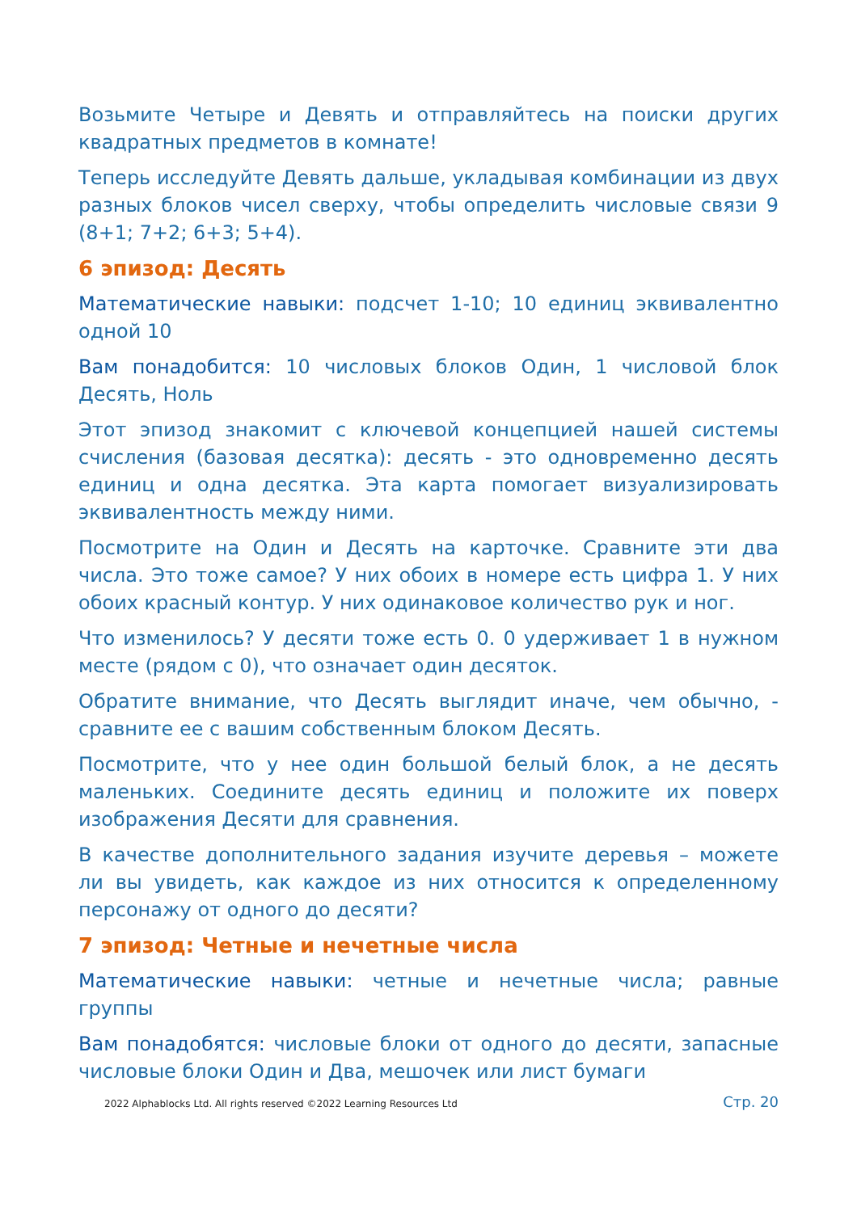Возьмите Четыре и Девять и отправляйтесь на поиски других квадратных предметов в комнате!
Теперь исследуйте Девять дальше, укладывая комбинации из двух разных блоков чисел сверху, чтобы определить числовые связи 9 (8+1; 7+2; 6+3; 5+4).
6 эпизод: Десять
Математические навыки: подсчет 1-10; 10 единиц эквивалентно одной 10
Вам понадобится: 10 числовых блоков Один, 1 числовой блок Десять, Ноль
Этот эпизод знакомит с ключевой концепцией нашей системы счисления (базовая десятка): десять - это одновременно десять единиц и одна десятка. Эта карта помогает визуализировать эквивалентность между ними.
Посмотрите на Один и Десять на карточке. Сравните эти два числа. Это тоже самое? У них обоих в номере есть цифра 1. У них обоих красный контур. У них одинаковое количество рук и ног.
Что изменилось? У десяти тоже есть 0. 0 удерживает 1 в нужном месте (рядом с 0), что означает один десяток.
Обратите внимание, что Десять выглядит иначе, чем обычно, - сравните ее с вашим собственным блоком Десять.
Посмотрите, что у нее один большой белый блок, а не десять маленьких. Соедините десять единиц и положите их поверх изображения Десяти для сравнения.
В качестве дополнительного задания изучите деревья – можете ли вы увидеть, как каждое из них относится к определенному персонажу от одного до десяти?
7 эпизод: Четные и нечетные числа
Математические навыки: четные и нечетные числа; равные группы
Вам понадобятся: числовые блоки от одного до десяти, запасные числовые блоки Один и Два, мешочек или лист бумаги
2022 Alphablocks Ltd. All rights reserved ©2022 Learning Resources Ltd Стр. 20